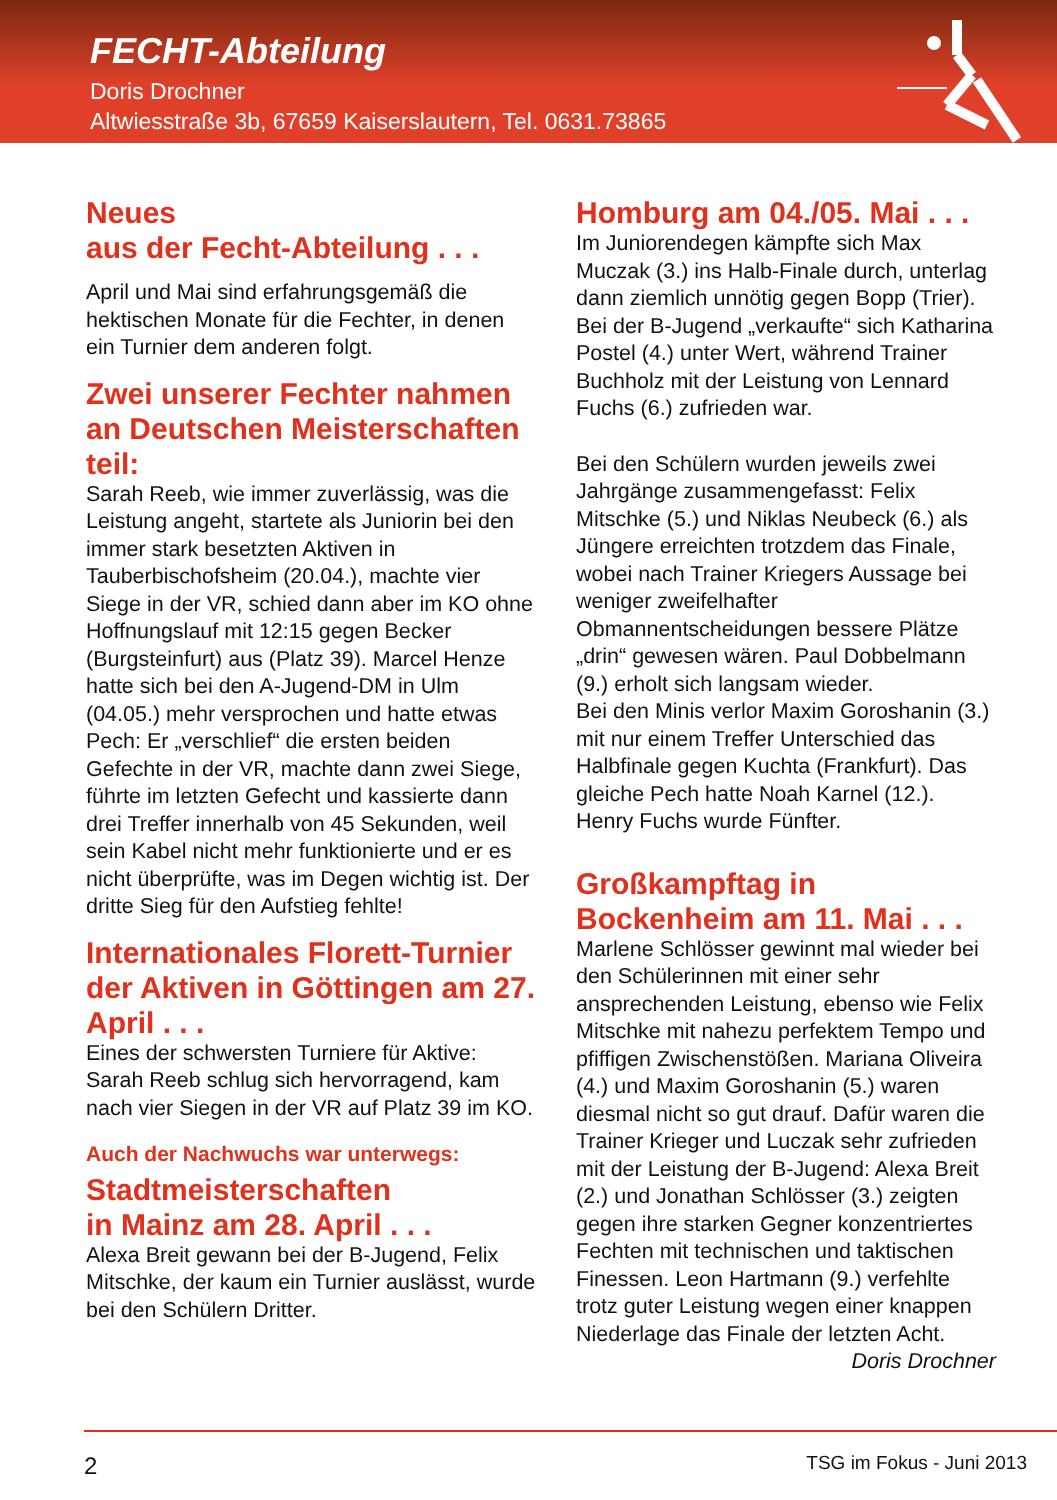FECHT-Abteilung
Doris Drochner
Altwiesstraße 3b, 67659 Kaiserslautern, Tel. 0631.73865
Neues
aus der Fecht-Abteilung . . .
April und Mai sind erfahrungsgemäß die hektischen Monate für die Fechter, in denen ein Turnier dem anderen folgt.
Zwei unserer Fechter nahmen an Deutschen Meisterschaften teil:
Sarah Reeb, wie immer zuverlässig, was die Leistung angeht, startete als Juniorin bei den immer stark besetzten Aktiven in Tauberbischofsheim (20.04.), machte vier Siege in der VR, schied dann aber im KO ohne Hoffnungslauf mit 12:15 gegen Becker (Burgsteinfurt) aus (Platz 39). Marcel Henze hatte sich bei den A-Jugend-DM in Ulm (04.05.) mehr versprochen und hatte etwas Pech: Er „verschlief“ die ersten beiden Gefechte in der VR, machte dann zwei Siege, führte im letzten Gefecht und kassierte dann drei Treffer innerhalb von 45 Sekunden, weil sein Kabel nicht mehr funktionierte und er es nicht überprüfte, was im Degen wichtig ist. Der dritte Sieg für den Aufstieg fehlte!
Internationales Florett-Turnier der Aktiven in Göttingen am 27. April . . .
Eines der schwersten Turniere für Aktive: Sarah Reeb schlug sich hervorragend, kam nach vier Siegen in der VR auf Platz 39 im KO.
Auch der Nachwuchs war unterwegs:
Stadtmeisterschaften
in Mainz am 28. April . . .
Alexa Breit gewann bei der B-Jugend, Felix Mitschke, der kaum ein Turnier auslässt, wurde bei den Schülern Dritter.
Homburg am 04./05. Mai . . .
Im Juniorendegen kämpfte sich Max Muczak (3.) ins Halb-Finale durch, unterlag dann ziemlich unnötig gegen Bopp (Trier). Bei der B-Jugend „verkaufte“ sich Katharina Postel (4.) unter Wert, während Trainer Buchholz mit der Leistung von Lennard Fuchs (6.) zufrieden war.
Bei den Schülern wurden jeweils zwei Jahrgänge zusammengefasst: Felix Mitschke (5.) und Niklas Neubeck (6.) als Jüngere erreichten trotzdem das Finale, wobei nach Trainer Kriegers Aussage bei weniger zweifelhafter Obmannentscheidungen bessere Plätze „drin“ gewesen wären. Paul Dobbelmann (9.) erholt sich langsam wieder.
Bei den Minis verlor Maxim Goroshanin (3.) mit nur einem Treffer Unterschied das Halbfinale gegen Kuchta (Frankfurt). Das gleiche Pech hatte Noah Karnel (12.). Henry Fuchs wurde Fünfter.
Großkampftag in Bockenheim am 11. Mai . . .
Marlene Schlösser gewinnt mal wieder bei den Schülerinnen mit einer sehr ansprechenden Leistung, ebenso wie Felix Mitschke mit nahezu perfektem Tempo und pfiffigen Zwischenstößen. Mariana Oliveira (4.) und Maxim Goroshanin (5.) waren diesmal nicht so gut drauf. Dafür waren die Trainer Krieger und Luczak sehr zufrieden mit der Leistung der B-Jugend: Alexa Breit (2.) und Jonathan Schlösser (3.) zeigten gegen ihre starken Gegner konzentriertes Fechten mit technischen und taktischen Finessen. Leon Hartmann (9.) verfehlte trotz guter Leistung wegen einer knappen Niederlage das Finale der letzten Acht.
Doris Drochner
2 TSG im Fokus - Juni 2013